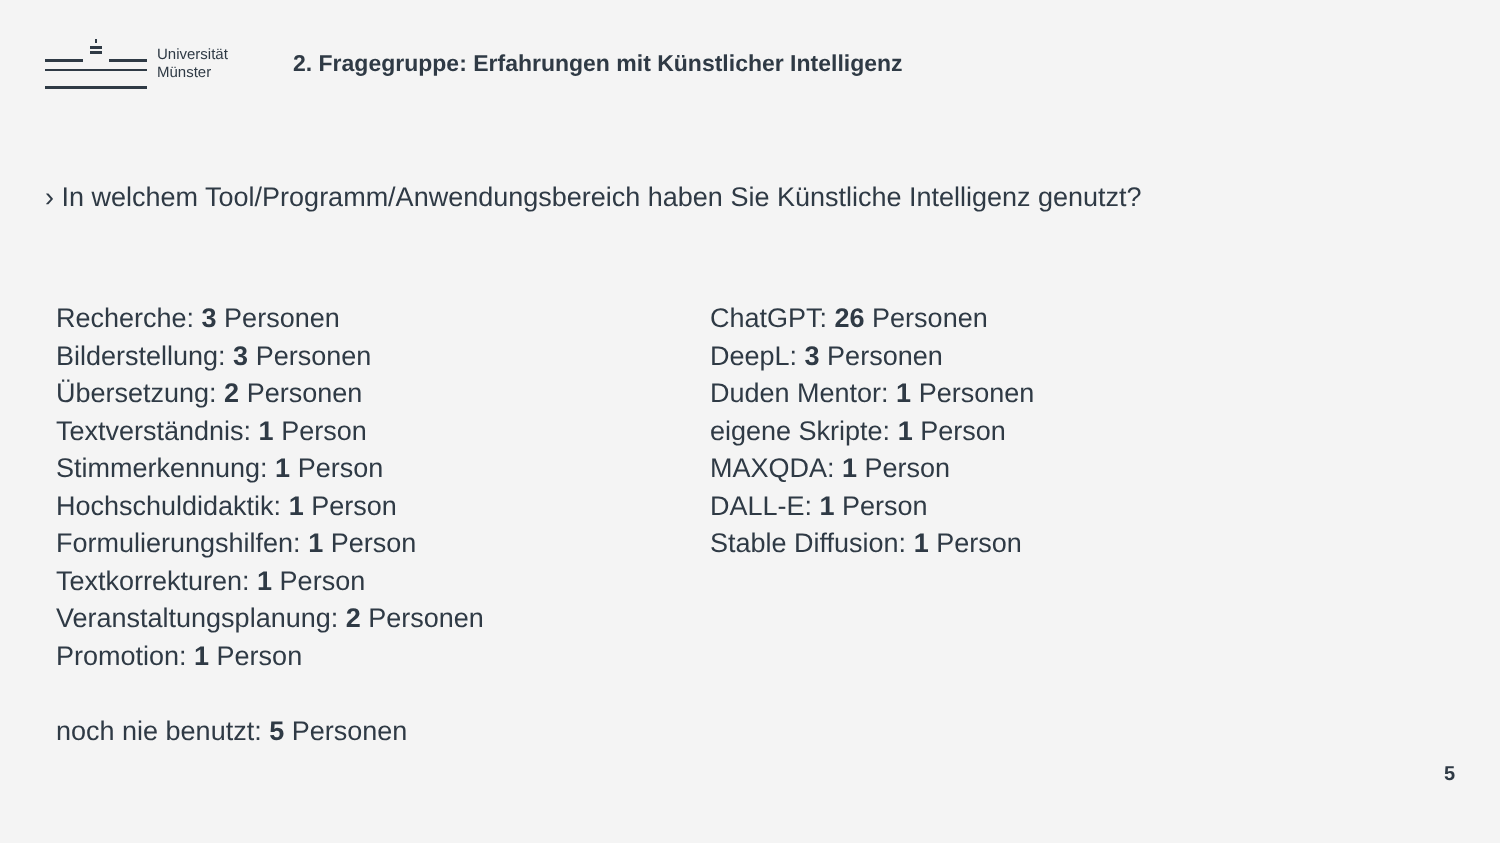Universität
Münster
2. Fragegruppe: Erfahrungen mit Künstlicher Intelligenz
› In welchem Tool/Programm/Anwendungsbereich haben Sie Künstliche Intelligenz genutzt?
Recherche: 3 Personen
Bilderstellung: 3 Personen
Übersetzung: 2 Personen
Textverständnis: 1 Person
Stimmerkennung: 1 Person
Hochschuldidaktik: 1 Person
Formulierungshilfen: 1 Person
Textkorrekturen: 1 Person
Veranstaltungsplanung: 2 Personen
Promotion: 1 Person
noch nie benutzt: 5 Personen
ChatGPT: 26 Personen
DeepL: 3 Personen
Duden Mentor: 1 Personen
eigene Skripte: 1 Person
MAXQDA: 1 Person
DALL-E: 1 Person
Stable Diffusion: 1 Person
5